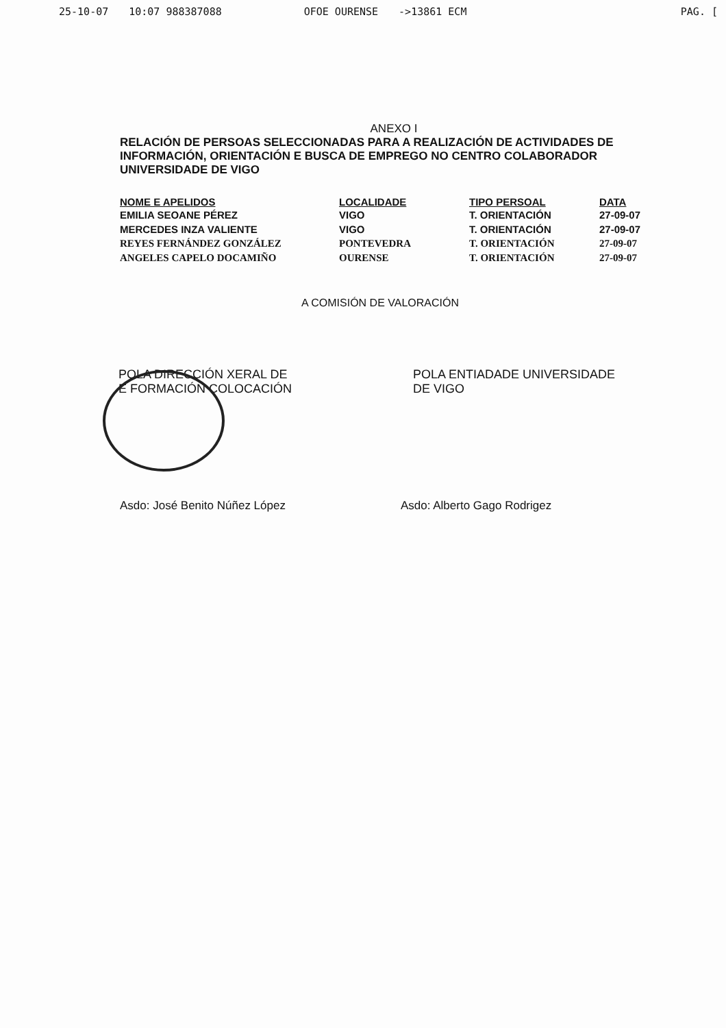25-10-07 10:07 988387088 OFOE OURENSE ->13861 ECM PAG. [
ANEXO I
RELACIÓN DE PERSOAS SELECCIONADAS PARA A REALIZACIÓN DE ACTIVIDADES DE INFORMACIÓN, ORIENTACIÓN E BUSCA DE EMPREGO NO CENTRO COLABORADOR UNIVERSIDADE DE VIGO
| NOME E APELIDOS | LOCALIDADE | TIPO PERSOAL | DATA |
| --- | --- | --- | --- |
| EMILIA SEOANE PÉREZ | VIGO | T. ORIENTACIÓN | 27-09-07 |
| MERCEDES INZA VALIENTE | VIGO | T. ORIENTACIÓN | 27-09-07 |
| REYES FERNÁNDEZ GONZÁLEZ | PONTEVEDRA | T. ORIENTACIÓN | 27-09-07 |
| ANGELES CAPELO DOCAMIÑO | OURENSE | T. ORIENTACIÓN | 27-09-07 |
A COMISIÓN DE VALORACIÓN
POLA DIRECCIÓN XERAL DE
E FORMACIÓN COLOCACIÓN
POLA ENTIADADE UNIVERSIDADE
DE VIGO
Asdo: José Benito Núñez López Asdo: Alberto Gago Rodrigez